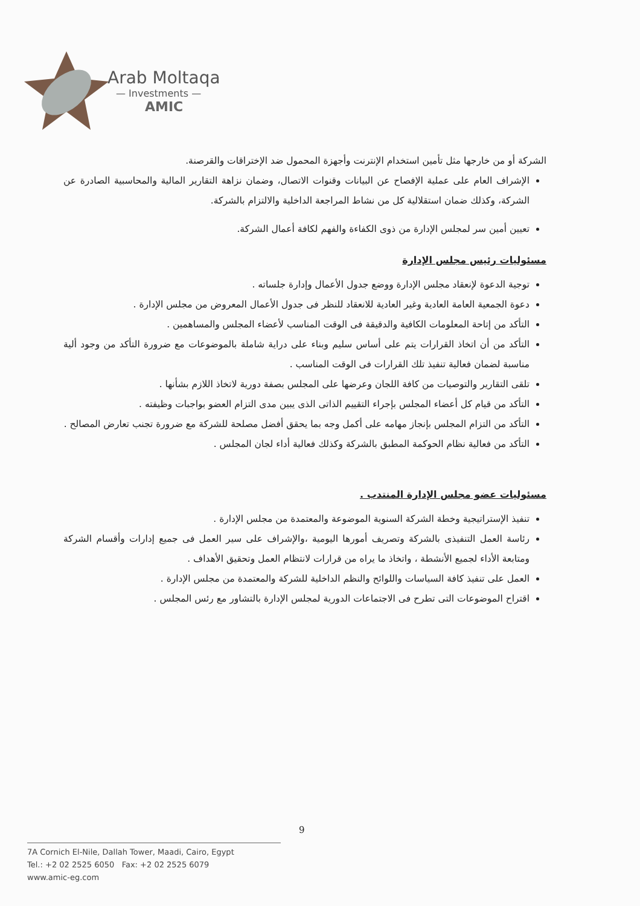Arab Moltaqa
— Investments —
AMIC
الشركة أو من خارجها مثل تأمين استخدام الإنترنت وأجهزة المحمول ضد الإختراقات والقرصنة.
الإشراف العام على عملية الإفصاح عن البيانات وقنوات الاتصال، وضمان نزاهة التقارير المالية والمحاسبية الصادرة عن الشركة، وكذلك ضمان استقلالية كل من نشاط المراجعة الداخلية والالتزام بالشركة.
تعيين أمين سر لمجلس الإدارة من ذوى الكفاءة والفهم لكافة أعمال الشركة.
مسئوليات رئيس مجلس الإدارة
توجية الدعوة لإنعقاد مجلس الإدارة ووضع جدول الأعمال وإدارة جلساته .
دعوة الجمعية العامة العادية وغير العادية للانعقاد للنظر فى جدول الأعمال المعروض من مجلس الإدارة .
التأكد من إتاحة المعلومات الكافية والدقيقة فى الوقت المناسب لأعضاء المجلس والمساهمين .
التأكد من أن اتخاذ القرارات يتم على أساس سليم وبناء على دراية شاملة بالموضوعات مع ضرورة التأكد من وجود ألية مناسبة لضمان فعالية تنفيذ تلك القرارات فى الوقت المناسب .
تلقى التقارير والتوصيات من كافة اللجان وعرضها على المجلس بصفة دورية لاتخاذ اللازم بشأنها .
التأكد من قيام كل أعضاء المجلس بإجراء التقييم الذاتى الذى يبين مدى التزام العضو بواجبات وظيفته .
التأكد من التزام المجلس بإنجاز مهامه على أكمل وجه بما يحقق أفضل مصلحة للشركة مع ضرورة تجنب تعارض المصالح .
التأكد من فعالية نظام الحوكمة المطبق بالشركة وكذلك فعالية أداء لجان المجلس .
مسئوليات عضو مجلس الإدارة المنتدب .
تنفيذ الإستراتيجية وخطة الشركة السنوية الموضوعة والمعتمدة من مجلس الإدارة .
رئاسة العمل التنفيذى بالشركة وتصريف أمورها اليومية ،والإشراف على سير العمل فى جميع إدارات وأقسام الشركة ومتابعة الأداء لجميع الأنشطة ، واتخاذ ما يراه من قرارات لانتظام العمل وتحقيق الأهداف .
العمل على تنفيذ كافة السياسات واللوائح والنظم الداخلية للشركة والمعتمدة من مجلس الإدارة .
اقتراح الموضوعات التى تطرح فى الاجتماعات الدورية لمجلس الإدارة بالتشاور مع رئس المجلس .
9
7A Cornich El-Nile, Dallah Tower, Maadi, Cairo, Egypt
Tel.: +2 02 2525 6050 Fax: +2 02 2525 6079
www.amic-eg.com